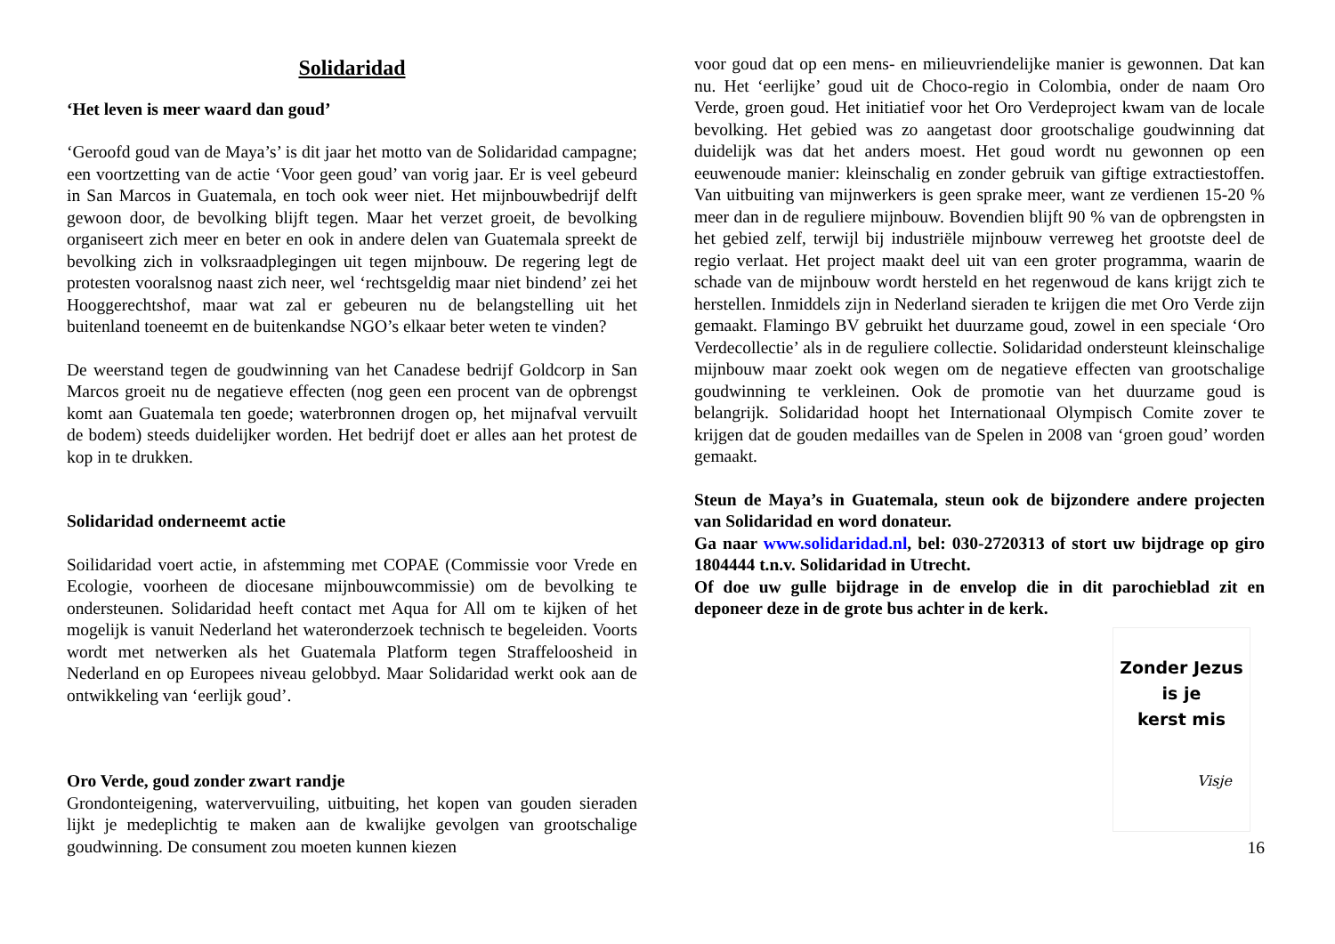Solidaridad
‘Het leven is meer waard dan goud’
‘Geroofd goud van de Maya’s’ is dit jaar het motto van de Solidaridad campagne; een voortzetting van de actie ‘Voor geen goud’ van vorig jaar. Er is veel gebeurd in San Marcos in Guatemala, en toch ook weer niet. Het mijnbouwbedrijf delft gewoon door, de bevolking blijft tegen. Maar het verzet groeit, de bevolking organiseert zich meer en beter en ook in andere delen van Guatemala spreekt de bevolking zich in volksraadplegingen uit tegen mijnbouw. De regering legt de protesten vooralsnog naast zich neer, wel ‘rechtsgeldig maar niet bindend’ zei het Hooggerechtshof, maar wat zal er gebeuren nu de belangstelling uit het buitenland toeneemt en de buitenkandse NGO’s elkaar beter weten te vinden?
De weerstand tegen de goudwinning van het Canadese bedrijf Goldcorp in San Marcos groeit nu de negatieve effecten (nog geen een procent van de opbrengst komt aan Guatemala ten goede; waterbronnen drogen op, het mijnafval vervuilt de bodem) steeds duidelijker worden. Het bedrijf doet er alles aan het protest de kop in te drukken.
Solidaridad onderneemt actie
Soilidaridad voert actie, in afstemming met COPAE (Commissie voor Vrede en Ecologie, voorheen de diocesane mijnbouwcommissie) om de bevolking te ondersteunen. Solidaridad heeft contact met Aqua for All om te kijken of het mogelijk is vanuit Nederland het wateronderzoek technisch te begeleiden. Voorts wordt met netwerken als het Guatemala Platform tegen Straffeloosheid in Nederland en op Europees niveau gelobbyd. Maar Solidaridad werkt ook aan de ontwikkeling van ‘eerlijk goud’.
Oro Verde, goud zonder zwart randje
Grondonteigening, watervervuiling, uitbuiting, het kopen van gouden sieraden lijkt je medeplichtig te maken aan de kwalijke gevolgen van grootschalige goudwinning. De consument zou moeten kunnen kiezen
voor goud dat op een mens- en milieuvriendelijke manier is gewonnen. Dat kan nu. Het ‘eerlijke’ goud uit de Choco-regio in Colombia, onder de naam Oro Verde, groen goud. Het initiatief voor het Oro Verdeproject kwam van de locale bevolking. Het gebied was zo aangetast door grootschalige goudwinning dat duidelijk was dat het anders moest. Het goud wordt nu gewonnen op een eeuwenoude manier: kleinschalig en zonder gebruik van giftige extractiestoffen. Van uitbuiting van mijnwerkers is geen sprake meer, want ze verdienen 15-20 % meer dan in de reguliere mijnbouw. Bovendien blijft 90 % van de opbrengsten in het gebied zelf, terwijl bij industriële mijnbouw verreweg het grootste deel de regio verlaat. Het project maakt deel uit van een groter programma, waarin de schade van de mijnbouw wordt hersteld en het regenwoud de kans krijgt zich te herstellen. Inmiddels zijn in Nederland sieraden te krijgen die met Oro Verde zijn gemaakt. Flamingo BV gebruikt het duurzame goud, zowel in een speciale ‘Oro Verdecollectie’ als in de reguliere collectie. Solidaridad ondersteunt kleinschalige mijnbouw maar zoekt ook wegen om de negatieve effecten van grootschalige goudwinning te verkleinen. Ook de promotie van het duurzame goud is belangrijk. Solidaridad hoopt het Internationaal Olympisch Comite zover te krijgen dat de gouden medailles van de Spelen in 2008 van ‘groen goud’ worden gemaakt.
Steun de Maya’s in Guatemala, steun ook de bijzondere andere projecten van Solidaridad en word donateur.
Ga naar www.solidaridad.nl, bel: 030-2720313 of stort uw bijdrage op giro 1804444 t.n.v. Solidaridad in Utrecht.
Of doe uw gulle bijdrage in de envelop die in dit parochieblad zit en deponeer deze in de grote bus achter in de kerk.
Zonder Jezus
is je
kerst mis
Visje
16